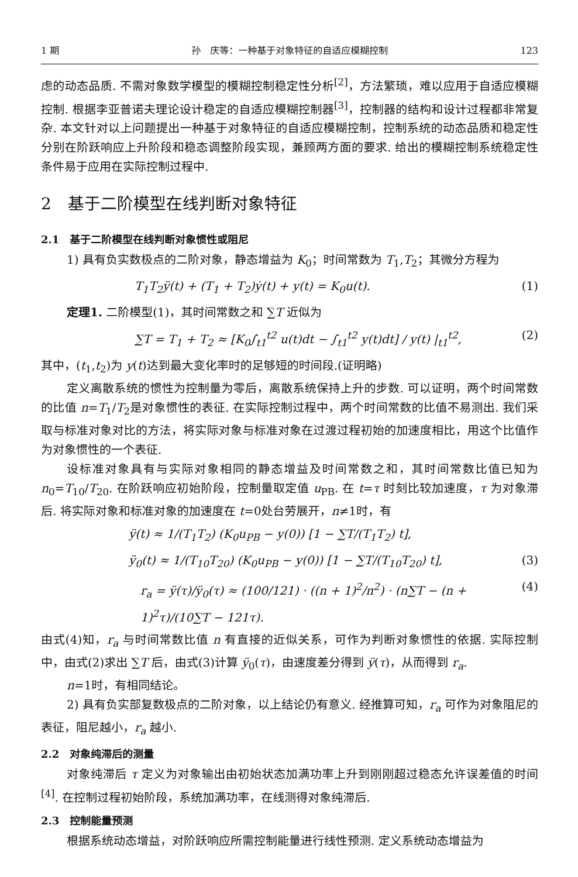1 期 孙　庆等：一种基于对象特征的自适应模糊控制 123
虑的动态品质. 不需对象数学模型的模糊控制稳定性分析<sup>[2]</sup>，方法繁琐，难以应用于自适应模糊控制. 根据李亚普诺夫理论设计稳定的自适应模糊控制器<sup>[3]</sup>，控制器的结构和设计过程都非常复杂. 本文针对以上问题提出一种基于对象特征的自适应模糊控制，控制系统的动态品质和稳定性分别在阶跃响应上升阶段和稳态调整阶段实现，兼顾两方面的要求. 给出的模糊控制系统稳定性条件易于应用在实际控制过程中.
2　基于二阶模型在线判断对象特征
2.1　基于二阶模型在线判断对象惯性或阻尼
1) 具有负实数极点的二阶对象，静态增益为 K<sub>0</sub>；时间常数为 T<sub>1</sub>,T<sub>2</sub>；其微分方程为
T<sub>1</sub>T<sub>2</sub>ÿ(t) + (T<sub>1</sub> + T<sub>2</sub>)ẏ(t) + y(t) = K<sub>0</sub>u(t). (1)
定理1. 二阶模型(1)，其时间常数之和 ∑T 近似为
∑T = T<sub>1</sub> + T<sub>2</sub> ≈ [K<sub>0</sub>∫<sub>t1</sub><sup>t2</sup> u(t)dt − ∫<sub>t1</sub><sup>t2</sup> y(t)dt] / y(t) |<sub>t1</sub><sup>t2</sup>, (2)
其中，(t<sub>1</sub>,t<sub>2</sub>)为 y(t)达到最大变化率时的足够短的时间段.(证明略)
定义离散系统的惯性为控制量为零后，离散系统保持上升的步数. 可以证明，两个时间常数的比值 n=T<sub>1</sub>/T<sub>2</sub>是对象惯性的表征. 在实际控制过程中，两个时间常数的比值不易测出. 我们采取与标准对象对比的方法，将实际对象与标准对象在过渡过程初始的加速度相比，用这个比值作为对象惯性的一个表征.
设标准对象具有与实际对象相同的静态增益及时间常数之和，其时间常数比值已知为 n<sub>0</sub>=T<sub>10</sub>/T<sub>20</sub>. 在阶跃响应初始阶段，控制量取定值 u<sub>PB</sub>. 在 t=τ 时刻比较加速度，τ 为对象滞后. 将实际对象和标准对象的加速度在 t=0处台劳展开，n≠1时，有
ÿ(t) ≈ 1/(T<sub>1</sub>T<sub>2</sub>) (K<sub>0</sub>u<sub>PB</sub> − y(0)) [1 − ∑T/(T<sub>1</sub>T<sub>2</sub>) t],
ÿ<sub>0</sub>(t) ≈ 1/(T<sub>10</sub>T<sub>20</sub>) (K<sub>0</sub>u<sub>PB</sub> − y(0)) [1 − ∑T/(T<sub>10</sub>T<sub>20</sub>) t], (3)
r<sub>a</sub> = ÿ(τ)/ÿ<sub>0</sub>(τ) ≈ (100/121) · ((n + 1)<sup>2</sup>/n<sup>2</sup>) · (n∑T − (n + 1)<sup>2</sup>τ)/(10∑T − 121τ). (4)
由式(4)知，r<sub>a</sub> 与时间常数比值 n 有直接的近似关系，可作为判断对象惯性的依据. 实际控制中，由式(2)求出 ∑T 后，由式(3)计算 ÿ<sub>0</sub>(τ)，由速度差分得到 ÿ(τ)，从而得到 r<sub>a</sub>.
n=1时，有相同结论。
2) 具有负实部复数极点的二阶对象，以上结论仍有意义. 经推算可知，r<sub>a</sub> 可作为对象阻尼的表征，阻尼越小，r<sub>a</sub> 越小.
2.2　对象纯滞后的测量
对象纯滞后 τ 定义为对象输出由初始状态加满功率上升到刚刚超过稳态允许误差值的时间<sup>[4]</sup>. 在控制过程初始阶段，系统加满功率，在线测得对象纯滞后.
2.3　控制能量预测
根据系统动态增益，对阶跃响应所需控制能量进行线性预测. 定义系统动态增益为